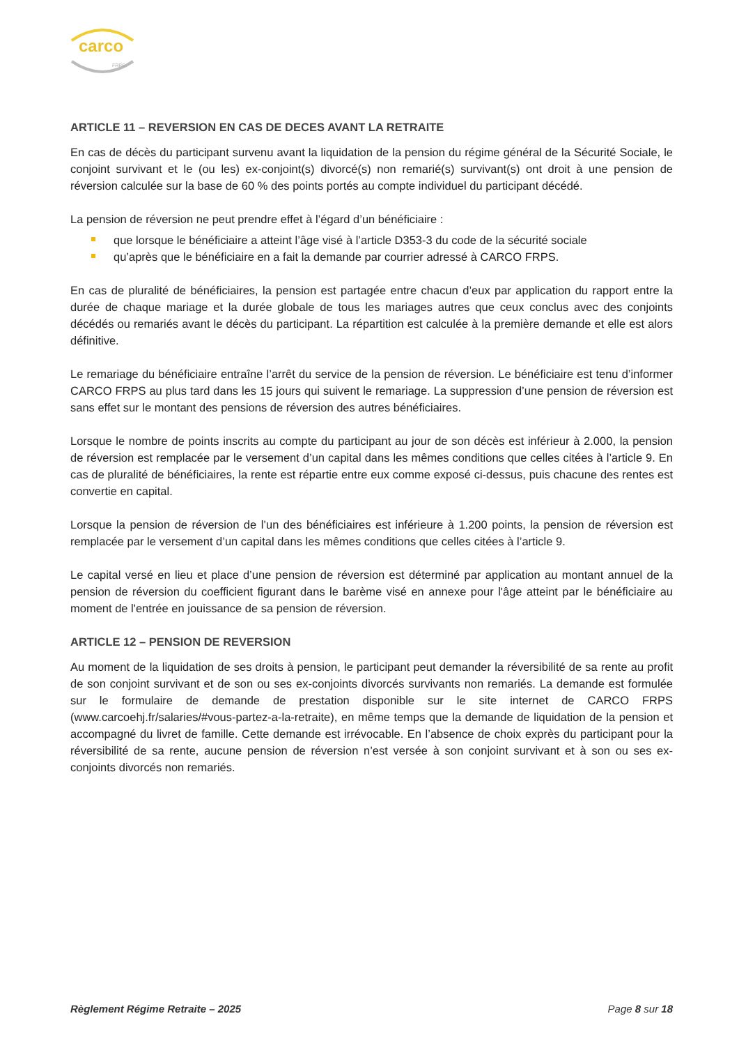carco
FRPS
ARTICLE 11 – REVERSION EN CAS DE DECES AVANT LA RETRAITE
En cas de décès du participant survenu avant la liquidation de la pension du régime général de la Sécurité Sociale, le conjoint survivant et le (ou les) ex-conjoint(s) divorcé(s) non remarié(s) survivant(s) ont droit à une pension de réversion calculée sur la base de 60 % des points portés au compte individuel du participant décédé.
La pension de réversion ne peut prendre effet à l’égard d’un bénéficiaire :
que lorsque le bénéficiaire a atteint l’âge visé à l’article D353-3 du code de la sécurité sociale
qu’après que le bénéficiaire en a fait la demande par courrier adressé à CARCO FRPS.
En cas de pluralité de bénéficiaires, la pension est partagée entre chacun d’eux par application du rapport entre la durée de chaque mariage et la durée globale de tous les mariages autres que ceux conclus avec des conjoints décédés ou remariés avant le décès du participant. La répartition est calculée à la première demande et elle est alors définitive.
Le remariage du bénéficiaire entraîne l’arrêt du service de la pension de réversion. Le bénéficiaire est tenu d’informer CARCO FRPS au plus tard dans les 15 jours qui suivent le remariage. La suppression d’une pension de réversion est sans effet sur le montant des pensions de réversion des autres bénéficiaires.
Lorsque le nombre de points inscrits au compte du participant au jour de son décès est inférieur à 2.000, la pension de réversion est remplacée par le versement d’un capital dans les mêmes conditions que celles citées à l’article 9. En cas de pluralité de bénéficiaires, la rente est répartie entre eux comme exposé ci-dessus, puis chacune des rentes est convertie en capital.
Lorsque la pension de réversion de l’un des bénéficiaires est inférieure à 1.200 points, la pension de réversion est remplacée par le versement d’un capital dans les mêmes conditions que celles citées à l’article 9.
Le capital versé en lieu et place d’une pension de réversion est déterminé par application au montant annuel de la pension de réversion du coefficient figurant dans le barème visé en annexe pour l'âge atteint par le bénéficiaire au moment de l'entrée en jouissance de sa pension de réversion.
ARTICLE 12 – PENSION DE REVERSION
Au moment de la liquidation de ses droits à pension, le participant peut demander la réversibilité de sa rente au profit de son conjoint survivant et de son ou ses ex-conjoints divorcés survivants non remariés. La demande est formulée sur le formulaire de demande de prestation disponible sur le site internet de CARCO FRPS (www.carcoehj.fr/salaries/#vous-partez-a-la-retraite), en même temps que la demande de liquidation de la pension et accompagné du livret de famille. Cette demande est irrévocable. En l’absence de choix exprès du participant pour la réversibilité de sa rente, aucune pension de réversion n’est versée à son conjoint survivant et à son ou ses ex-conjoints divorcés non remariés.
Règlement Régime Retraite – 2025 Page 8 sur 18